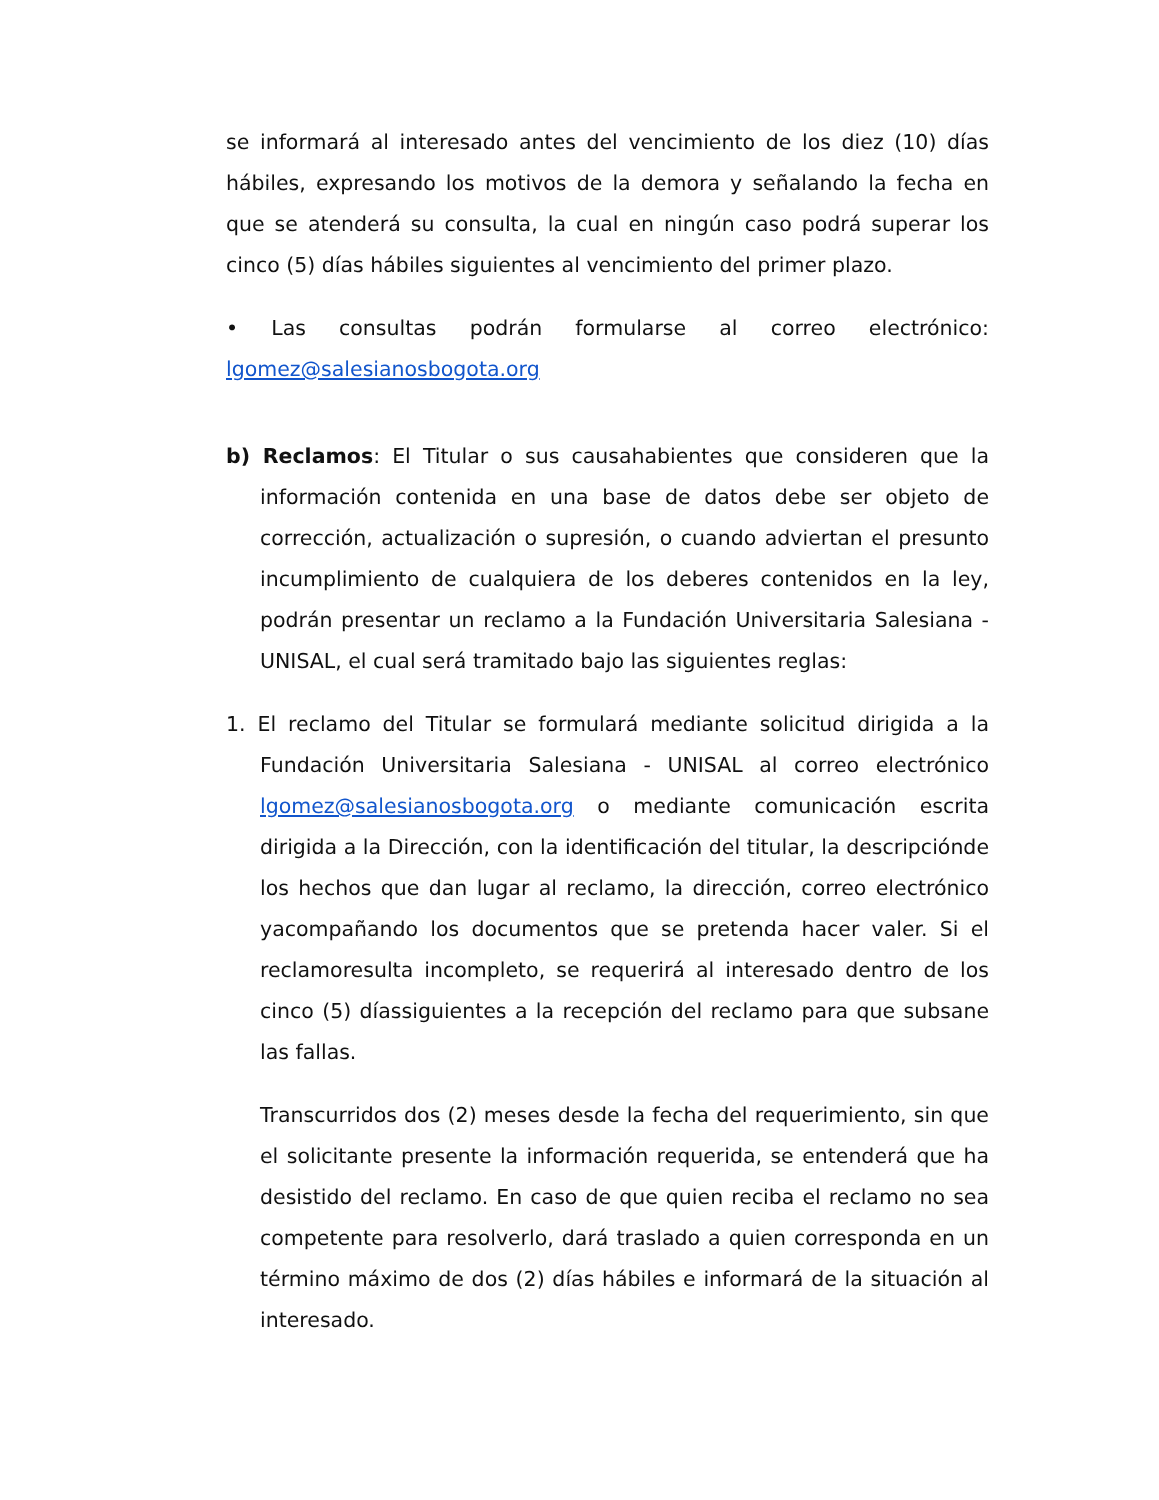se informará al interesado antes del vencimiento de los diez (10) días hábiles, expresando los motivos de la demora y señalando la fecha en que se atenderá su consulta, la cual en ningún caso podrá superar los cinco (5) días hábiles siguientes al vencimiento del primer plazo.
• Las consultas podrán formularse al correo electrónico: lgomez@salesianosbogota.org
b) Reclamos: El Titular o sus causahabientes que consideren que la información contenida en una base de datos debe ser objeto de corrección, actualización o supresión, o cuando adviertan el presunto incumplimiento de cualquiera de los deberes contenidos en la ley, podrán presentar un reclamo a la Fundación Universitaria Salesiana - UNISAL, el cual será tramitado bajo las siguientes reglas:
1. El reclamo del Titular se formulará mediante solicitud dirigida a la Fundación Universitaria Salesiana - UNISAL al correo electrónico lgomez@salesianosbogota.org o mediante comunicación escrita dirigida a la Dirección, con la identificación del titular, la descripciónde los hechos que dan lugar al reclamo, la dirección, correo electrónico yacompañando los documentos que se pretenda hacer valer. Si el reclamoresulta incompleto, se requerirá al interesado dentro de los cinco (5) díassiguientes a la recepción del reclamo para que subsane las fallas.
Transcurridos dos (2) meses desde la fecha del requerimiento, sin que el solicitante presente la información requerida, se entenderá que ha desistido del reclamo. En caso de que quien reciba el reclamo no sea competente para resolverlo, dará traslado a quien corresponda en un término máximo de dos (2) días hábiles e informará de la situación al interesado.